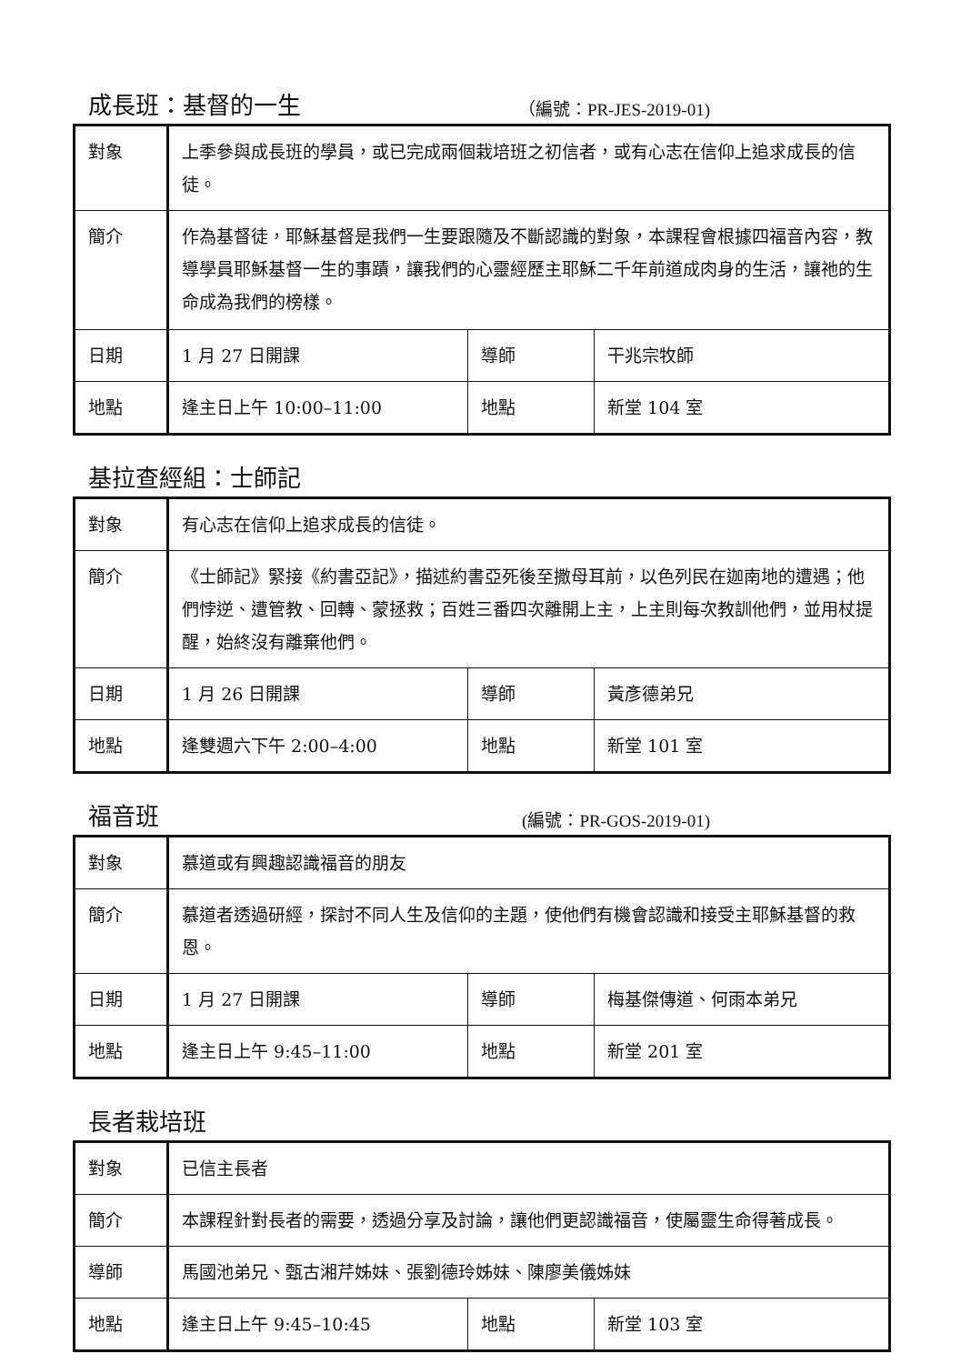成長班：基督的一生 （編號：PR-JES-2019-01)
| 對象 | 上季參與成長班的學員，或已完成兩個栽培班之初信者，或有心志在信仰上追求成長的信徒。 | | |
| 簡介 | 作為基督徒，耶穌基督是我們一生要跟隨及不斷認識的對象，本課程會根據四福音內容，教導學員耶穌基督一生的事蹟，讓我們的心靈經歷主耶穌二千年前道成肉身的生活，讓祂的生命成為我們的榜樣。 | | |
| 日期 | 1 月 27 日開課 | 導師 | 干兆宗牧師 |
| 地點 | 逢主日上午 10:00–11:00 | 地點 | 新堂 104 室 |
基拉查經組：士師記
| 對象 | 有心志在信仰上追求成長的信徒。 | | |
| 簡介 | 《士師記》緊接《約書亞記》，描述約書亞死後至撒母耳前，以色列民在迦南地的遭遇；他們悖逆、遭管教、回轉、蒙拯救；百姓三番四次離開上主，上主則每次教訓他們，並用杖提醒，始終沒有離棄他們。 | | |
| 日期 | 1 月 26 日開課 | 導師 | 黃彥德弟兄 |
| 地點 | 逢雙週六下午 2:00–4:00 | 地點 | 新堂 101 室 |
福音班 (編號：PR-GOS-2019-01)
| 對象 | 慕道或有興趣認識福音的朋友 | | |
| 簡介 | 慕道者透過研經，探討不同人生及信仰的主題，使他們有機會認識和接受主耶穌基督的救恩。 | | |
| 日期 | 1 月 27 日開課 | 導師 | 梅基傑傳道、何雨本弟兄 |
| 地點 | 逢主日上午 9:45–11:00 | 地點 | 新堂 201 室 |
長者栽培班
| 對象 | 已信主長者 | | |
| 簡介 | 本課程針對長者的需要，透過分享及討論，讓他們更認識福音，使屬靈生命得著成長。 | | |
| 導師 | 馬國池弟兄、甄古湘芹姊妹、張劉德玲姊妹、陳廖美儀姊妹 | | |
| 地點 | 逢主日上午 9:45–10:45 | 地點 | 新堂 103 室 |